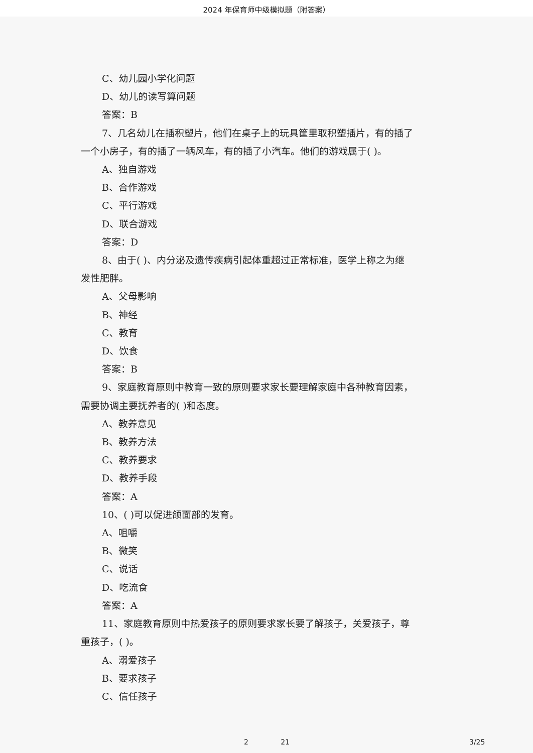2024 年保育师中级模拟题（附答案）
C、幼儿园小学化问题
D、幼儿的读写算问题
答案：B
7、几名幼儿在插积塑片，他们在桌子上的玩具筐里取积塑插片，有的插了
一个小房子，有的插了一辆风车，有的插了小汽车。他们的游戏属于( )。
A、独自游戏
B、合作游戏
C、平行游戏
D、联合游戏
答案：D
8、由于( )、内分泌及遗传疾病引起体重超过正常标准，医学上称之为继
发性肥胖。
A、父母影响
B、神经
C、教育
D、饮食
答案：B
9、家庭教育原则中教育一致的原则要求家长要理解家庭中各种教育因素，
需要协调主要抚养者的( )和态度。
A、教养意见
B、教养方法
C、教养要求
D、教养手段
答案：A
10、( )可以促进颌面部的发育。
A、咀嚼
B、微笑
C、说话
D、吃流食
答案：A
11、家庭教育原则中热爱孩子的原则要求家长要了解孩子，关爱孩子，尊
重孩子，( )。
A、溺爱孩子
B、要求孩子
C、信任孩子
2 21 3/25